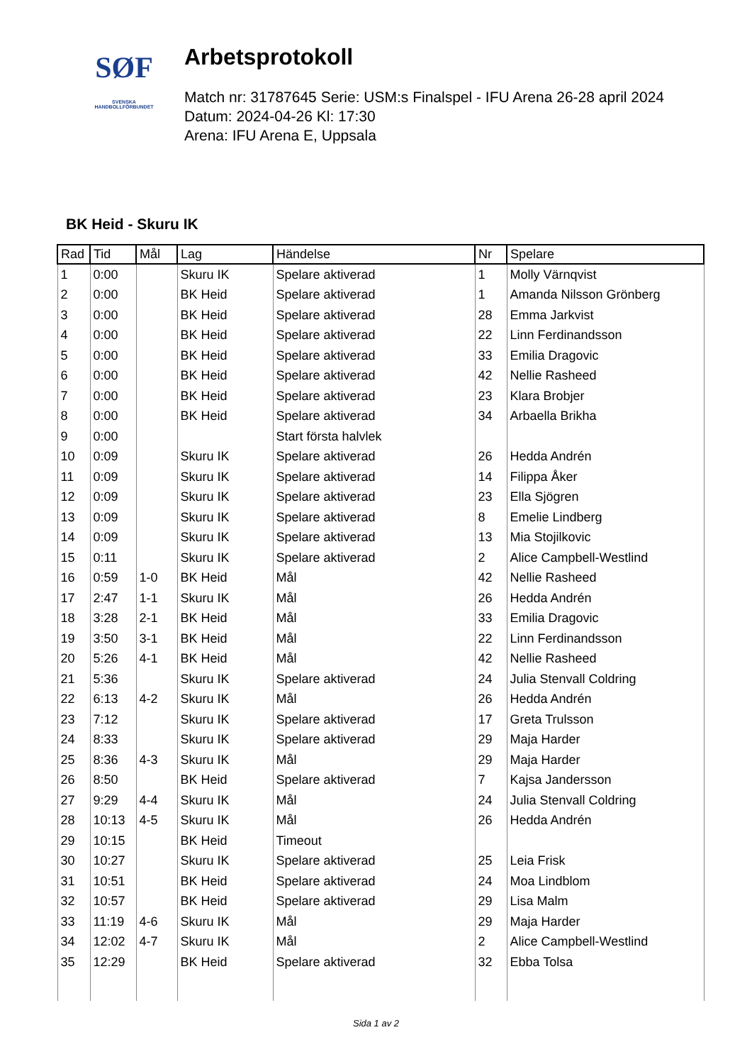SØF
SVENSKA
HANDBOLLFÖRBUNDET
Arbetsprotokoll
Match nr: 31787645 Serie: USM:s Finalspel - IFU Arena 26-28 april 2024
Datum: 2024-04-26 Kl: 17:30
Arena: IFU Arena E, Uppsala
BK Heid - Skuru IK
| Rad | Tid | Mål | Lag | Händelse | Nr | Spelare |
| --- | --- | --- | --- | --- | --- | --- |
| 1 | 0:00 | | Skuru IK | Spelare aktiverad | 1 | Molly Värnqvist |
| 2 | 0:00 | | BK Heid | Spelare aktiverad | 1 | Amanda Nilsson Grönberg |
| 3 | 0:00 | | BK Heid | Spelare aktiverad | 28 | Emma Jarkvist |
| 4 | 0:00 | | BK Heid | Spelare aktiverad | 22 | Linn Ferdinandsson |
| 5 | 0:00 | | BK Heid | Spelare aktiverad | 33 | Emilia Dragovic |
| 6 | 0:00 | | BK Heid | Spelare aktiverad | 42 | Nellie Rasheed |
| 7 | 0:00 | | BK Heid | Spelare aktiverad | 23 | Klara Brobjer |
| 8 | 0:00 | | BK Heid | Spelare aktiverad | 34 | Arbaella Brikha |
| 9 | 0:00 | | | Start första halvlek | | |
| 10 | 0:09 | | Skuru IK | Spelare aktiverad | 26 | Hedda Andrén |
| 11 | 0:09 | | Skuru IK | Spelare aktiverad | 14 | Filippa Åker |
| 12 | 0:09 | | Skuru IK | Spelare aktiverad | 23 | Ella Sjögren |
| 13 | 0:09 | | Skuru IK | Spelare aktiverad | 8 | Emelie Lindberg |
| 14 | 0:09 | | Skuru IK | Spelare aktiverad | 13 | Mia Stojilkovic |
| 15 | 0:11 | | Skuru IK | Spelare aktiverad | 2 | Alice Campbell-Westlind |
| 16 | 0:59 | 1-0 | BK Heid | Mål | 42 | Nellie Rasheed |
| 17 | 2:47 | 1-1 | Skuru IK | Mål | 26 | Hedda Andrén |
| 18 | 3:28 | 2-1 | BK Heid | Mål | 33 | Emilia Dragovic |
| 19 | 3:50 | 3-1 | BK Heid | Mål | 22 | Linn Ferdinandsson |
| 20 | 5:26 | 4-1 | BK Heid | Mål | 42 | Nellie Rasheed |
| 21 | 5:36 | | Skuru IK | Spelare aktiverad | 24 | Julia Stenvall Coldring |
| 22 | 6:13 | 4-2 | Skuru IK | Mål | 26 | Hedda Andrén |
| 23 | 7:12 | | Skuru IK | Spelare aktiverad | 17 | Greta Trulsson |
| 24 | 8:33 | | Skuru IK | Spelare aktiverad | 29 | Maja Harder |
| 25 | 8:36 | 4-3 | Skuru IK | Mål | 29 | Maja Harder |
| 26 | 8:50 | | BK Heid | Spelare aktiverad | 7 | Kajsa Jandersson |
| 27 | 9:29 | 4-4 | Skuru IK | Mål | 24 | Julia Stenvall Coldring |
| 28 | 10:13 | 4-5 | Skuru IK | Mål | 26 | Hedda Andrén |
| 29 | 10:15 | | BK Heid | Timeout | | |
| 30 | 10:27 | | Skuru IK | Spelare aktiverad | 25 | Leia Frisk |
| 31 | 10:51 | | BK Heid | Spelare aktiverad | 24 | Moa Lindblom |
| 32 | 10:57 | | BK Heid | Spelare aktiverad | 29 | Lisa Malm |
| 33 | 11:19 | 4-6 | Skuru IK | Mål | 29 | Maja Harder |
| 34 | 12:02 | 4-7 | Skuru IK | Mål | 2 | Alice Campbell-Westlind |
| 35 | 12:29 | | BK Heid | Spelare aktiverad | 32 | Ebba Tolsa |
Sida 1 av 2